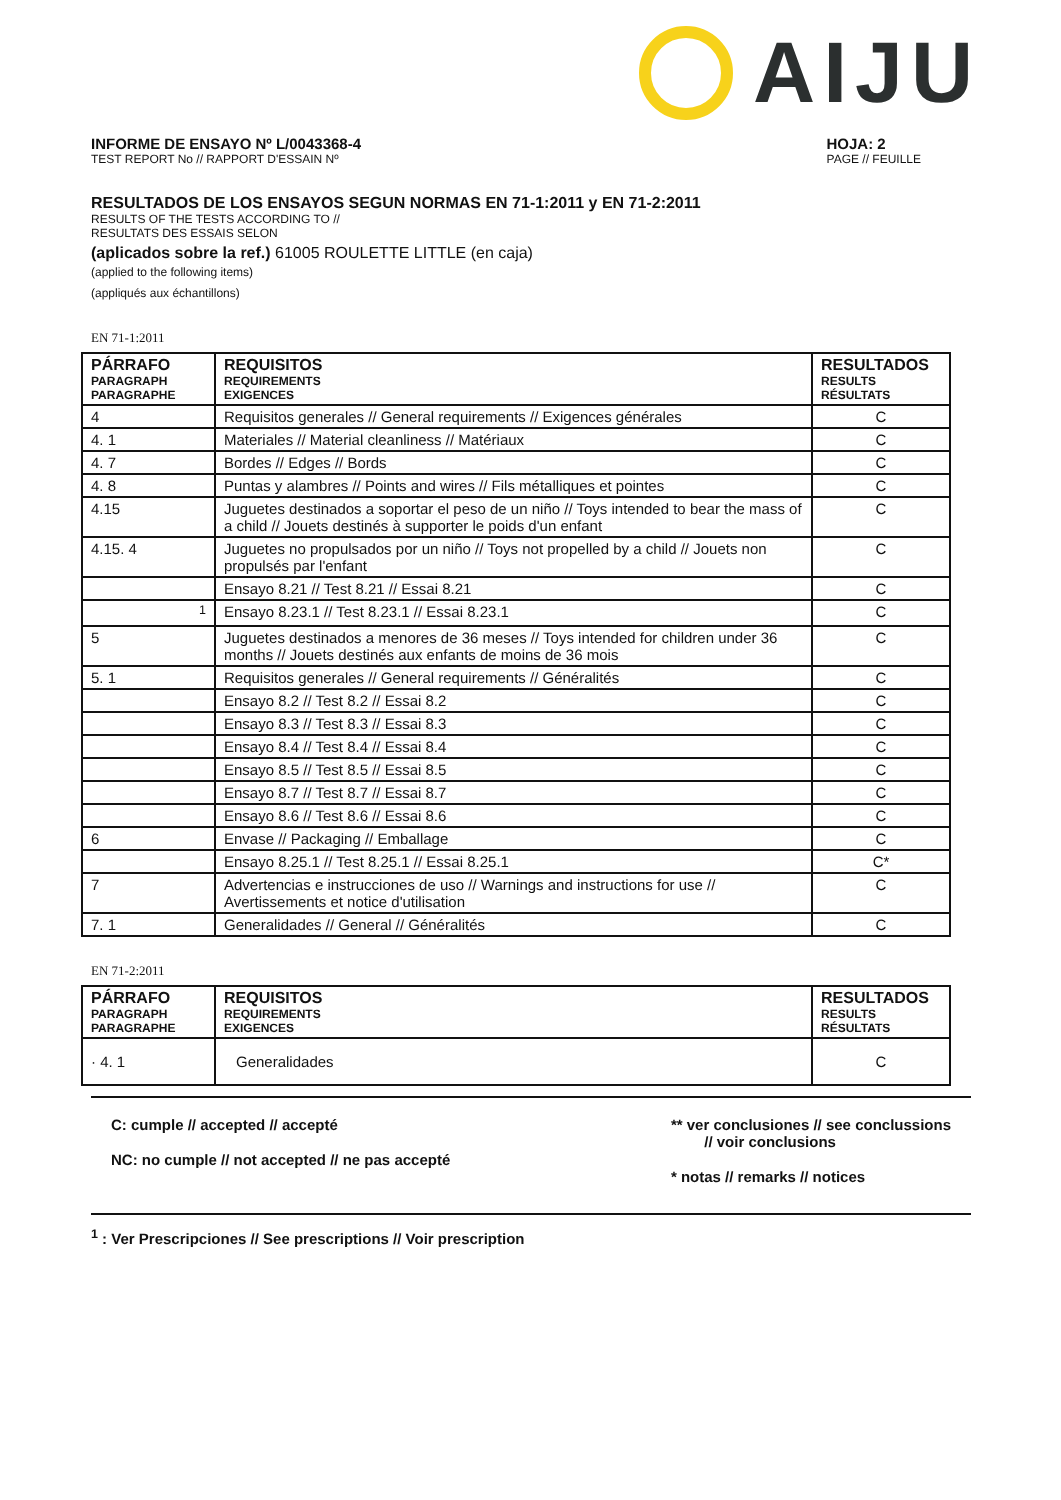AIJU
INFORME DE ENSAYO Nº L/0043368-4
TEST REPORT No // RAPPORT D'ESSAIN Nº
HOJA: 2
PAGE // FEUILLE
RESULTADOS DE LOS ENSAYOS SEGUN NORMAS EN 71-1:2011 y EN 71-2:2011
RESULTS OF THE TESTS ACCORDING TO //
RESULTATS DES ESSAIS SELON
(aplicados sobre la ref.) 61005 ROULETTE LITTLE (en caja)
(applied to the following items)
(appliqués aux échantillons)
EN 71-1:2011
| PÁRRAFO PARAGRAPH PARAGRAPHE | REQUISITOS REQUIREMENTS EXIGENCES | RESULTADOS RESULTS RÉSULTATS |
| --- | --- | --- |
| 4 | Requisitos generales // General requirements // Exigences générales | C |
| 4. 1 | Materiales // Material cleanliness // Matériaux | C |
| 4. 7 | Bordes // Edges // Bords | C |
| 4. 8 | Puntas y alambres // Points and wires // Fils métalliques et pointes | C |
| 4.15 | Juguetes destinados a soportar el peso de un niño // Toys intended to bear the mass of a child // Jouets destinés à supporter le poids d'un enfant | C |
| 4.15. 4 | Juguetes no propulsados por un niño // Toys not propelled by a child // Jouets non propulsés par l'enfant | C |
| | Ensayo 8.21 // Test 8.21 // Essai 8.21 | C |
| <sup>1</sup> | Ensayo 8.23.1 // Test 8.23.1 // Essai 8.23.1 | C |
| 5 | Juguetes destinados a menores de 36 meses // Toys intended for children under 36 months // Jouets destinés aux enfants de moins de 36 mois | C |
| 5. 1 | Requisitos generales // General requirements // Généralités | C |
| | Ensayo 8.2 // Test 8.2 // Essai 8.2 | C |
| | Ensayo 8.3 // Test 8.3 // Essai 8.3 | C |
| | Ensayo 8.4 // Test 8.4 // Essai 8.4 | C |
| | Ensayo 8.5 // Test 8.5 // Essai 8.5 | C |
| | Ensayo 8.7 // Test 8.7 // Essai 8.7 | C |
| | Ensayo 8.6 // Test 8.6 // Essai 8.6 | C |
| 6 | Envase // Packaging // Emballage | C |
| | Ensayo 8.25.1 // Test 8.25.1 // Essai 8.25.1 | C* |
| 7 | Advertencias e instrucciones de uso // Warnings and instructions for use // Avertissements et notice d'utilisation | C |
| 7. 1 | Generalidades // General // Généralités | C |
EN 71-2:2011
| PÁRRAFO PARAGRAPH PARAGRAPHE | REQUISITOS REQUIREMENTS EXIGENCES | RESULTADOS RESULTS RÉSULTATS |
| --- | --- | --- |
| · 4. 1 | Generalidades | C |
C: cumple // accepted // accepté
NC: no cumple // not accepted // ne pas accepté
** ver conclusiones // see conclussions
// voir conclusions
* notas // remarks // notices
<sup>1</sup> : Ver Prescripciones // See prescriptions // Voir prescription